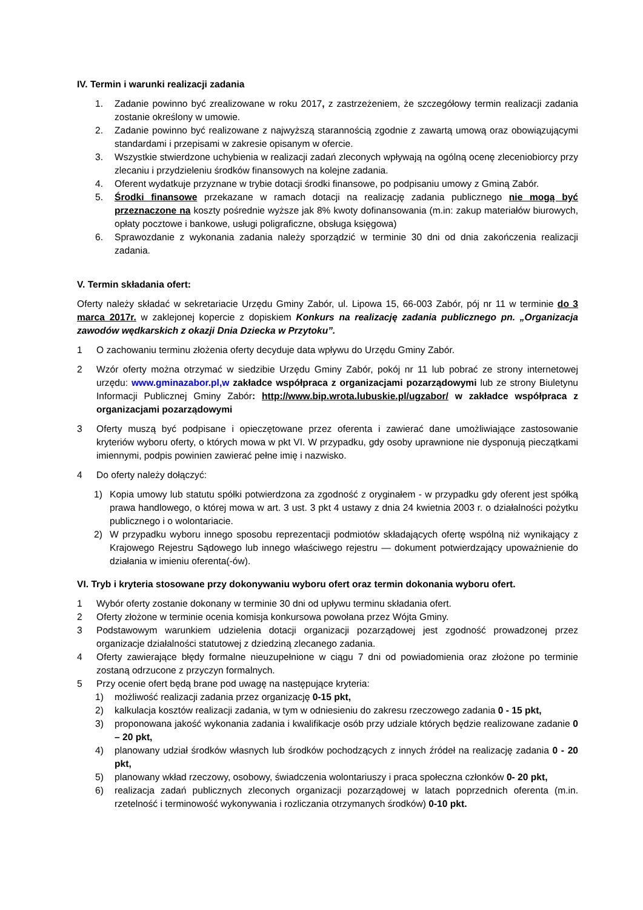IV. Termin i warunki realizacji zadania
1. Zadanie powinno być zrealizowane w roku 2017, z zastrzeżeniem, że szczegółowy termin realizacji zadania zostanie określony w umowie.
2. Zadanie powinno być realizowane z najwyższą starannością zgodnie z zawartą umową oraz obowiązującymi standardami i przepisami w zakresie opisanym w ofercie.
3. Wszystkie stwierdzone uchybienia w realizacji zadań zleconych wpływają na ogólną ocenę zleceniobiorcy przy zlecaniu i przydzieleniu środków finansowych na kolejne zadania.
4. Oferent wydatkuje przyznane w trybie dotacji środki finansowe, po podpisaniu umowy z Gminą Zabór.
5. Środki finansowe przekazane w ramach dotacji na realizację zadania publicznego nie mogą być przeznaczone na koszty pośrednie wyższe jak 8% kwoty dofinansowania (m.in: zakup materiałów biurowych, opłaty pocztowe i bankowe, usługi poligraficzne, obsługa księgowa)
6. Sprawozdanie z wykonania zadania należy sporządzić w terminie 30 dni od dnia zakończenia realizacji zadania.
V. Termin składania ofert:
Oferty należy składać w sekretariacie Urzędu Gminy Zabór, ul. Lipowa 15, 66-003 Zabór, pój nr 11 w terminie do 3 marca 2017r. w zaklejonej kopercie z dopiskiem Konkurs na realizację zadania publicznego pn. „Organizacja zawodów wędkarskich z okazji Dnia Dziecka w Przytoku”.
1 O zachowaniu terminu złożenia oferty decyduje data wpływu do Urzędu Gminy Zabór.
2 Wzór oferty można otrzymać w siedzibie Urzędu Gminy Zabór, pokój nr 11 lub pobrać ze strony internetowej urzędu: www.gminazabor.pl,w zakładce współpraca z organizacjami pozarządowymi lub ze strony Biuletynu Informacji Publicznej Gminy Zabór: http://www.bip.wrota.lubuskie.pl/ugzabor/ w zakładce współpraca z organizacjami pozarządowymi
3 Oferty muszą być podpisane i opieczętowane przez oferenta i zawierać dane umożliwiające zastosowanie kryteriów wyboru oferty, o których mowa w pkt VI. W przypadku, gdy osoby uprawnione nie dysponują pieczątkami imiennymi, podpis powinien zawierać pełne imię i nazwisko.
4 Do oferty należy dołączyć:
1) Kopia umowy lub statutu spółki potwierdzona za zgodność z oryginałem - w przypadku gdy oferent jest spółką prawa handlowego, o której mowa w art. 3 ust. 3 pkt 4 ustawy z dnia 24 kwietnia 2003 r. o działalności pożytku publicznego i o wolontariacie.
2) W przypadku wyboru innego sposobu reprezentacji podmiotów składających ofertę wspólną niż wynikający z Krajowego Rejestru Sądowego lub innego właściwego rejestru — dokument potwierdzający upoważnienie do działania w imieniu oferenta(-ów).
VI. Tryb i kryteria stosowane przy dokonywaniu wyboru ofert oraz termin dokonania wyboru ofert.
1 Wybór oferty zostanie dokonany w terminie 30 dni od upływu terminu składania ofert.
2 Oferty złożone w terminie ocenia komisja konkursowa powołana przez Wójta Gminy.
3 Podstawowym warunkiem udzielenia dotacji organizacji pozarządowej jest zgodność prowadzonej przez organizacje działalności statutowej z dziedziną zlecanego zadania.
4 Oferty zawierające błędy formalne nieuzupełnione w ciągu 7 dni od powiadomienia oraz złożone po terminie zostaną odrzucone z przyczyn formalnych.
5 Przy ocenie ofert będą brane pod uwagę na następujące kryteria:
1) możliwość realizacji zadania przez organizację 0-15 pkt,
2) kalkulacja kosztów realizacji zadania, w tym w odniesieniu do zakresu rzeczowego zadania 0 - 15 pkt,
3) proponowana jakość wykonania zadania i kwalifikacje osób przy udziale których będzie realizowane zadanie 0 – 20 pkt,
4) planowany udział środków własnych lub środków pochodzących z innych źródeł na realizację zadania 0 - 20 pkt,
5) planowany wkład rzeczowy, osobowy, świadczenia wolontariuszy i praca społeczna członków 0- 20 pkt,
6) realizacja zadań publicznych zleconych organizacji pozarządowej w latach poprzednich oferenta (m.in. rzetelność i terminowość wykonywania i rozliczania otrzymanych środków) 0-10 pkt.